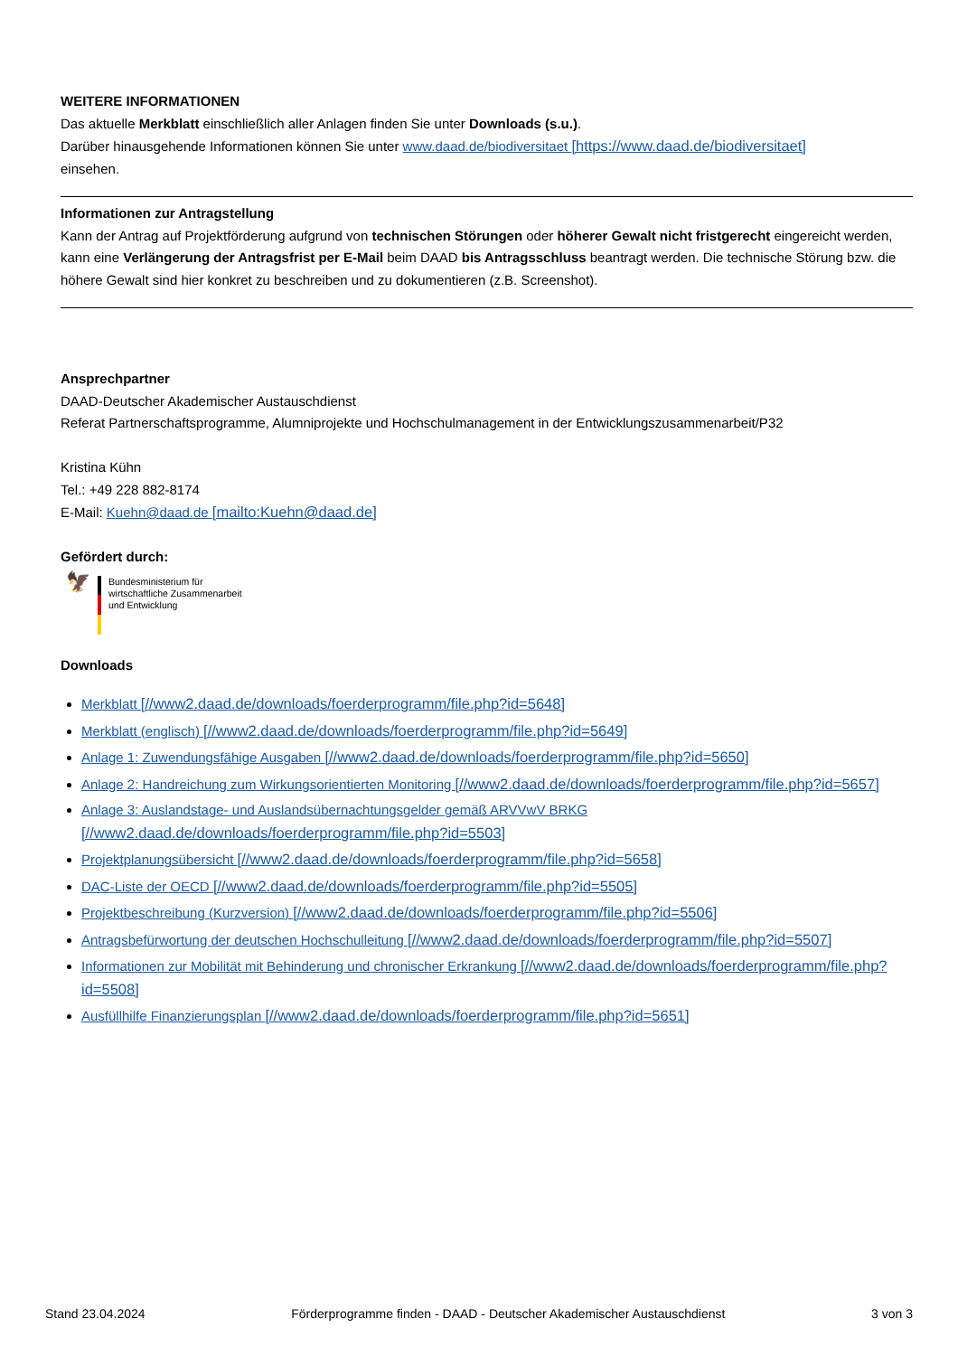WEITERE INFORMATIONEN
Das aktuelle Merkblatt einschließlich aller Anlagen finden Sie unter Downloads (s.u.).
Darüber hinausgehende Informationen können Sie unter www.daad.de/biodiversitaet [https://www.daad.de/biodiversitaet]
einsehen.
Informationen zur Antragstellung
Kann der Antrag auf Projektförderung aufgrund von technischen Störungen oder höherer Gewalt nicht fristgerecht eingereicht werden, kann eine Verlängerung der Antragsfrist per E-Mail beim DAAD bis Antragsschluss beantragt werden. Die technische Störung bzw. die höhere Gewalt sind hier konkret zu beschreiben und zu dokumentieren (z.B. Screenshot).
Ansprechpartner
DAAD-Deutscher Akademischer Austauschdienst
Referat Partnerschaftsprogramme, Alumniprojekte und Hochschulmanagement in der Entwicklungszusammenarbeit/P32
Kristina Kühn
Tel.: +49 228 882-8174
E-Mail: Kuehn@daad.de [mailto:Kuehn@daad.de]
Gefördert durch:
🦅
Bundesministerium für
wirtschaftliche Zusammenarbeit
und Entwicklung
Downloads
Merkblatt [//www2.daad.de/downloads/foerderprogramm/file.php?id=5648]
Merkblatt (englisch) [//www2.daad.de/downloads/foerderprogramm/file.php?id=5649]
Anlage 1: Zuwendungsfähige Ausgaben [//www2.daad.de/downloads/foerderprogramm/file.php?id=5650]
Anlage 2: Handreichung zum Wirkungsorientierten Monitoring [//www2.daad.de/downloads/foerderprogramm/file.php?id=5657]
Anlage 3: Auslandstage- und Auslandsübernachtungsgelder gemäß ARVVwV BRKG [//www2.daad.de/downloads/foerderprogramm/file.php?id=5503]
Projektplanungsübersicht [//www2.daad.de/downloads/foerderprogramm/file.php?id=5658]
DAC-Liste der OECD [//www2.daad.de/downloads/foerderprogramm/file.php?id=5505]
Projektbeschreibung (Kurzversion) [//www2.daad.de/downloads/foerderprogramm/file.php?id=5506]
Antragsbefürwortung der deutschen Hochschulleitung [//www2.daad.de/downloads/foerderprogramm/file.php?id=5507]
Informationen zur Mobilität mit Behinderung und chronischer Erkrankung [//www2.daad.de/downloads/foerderprogramm/file.php?id=5508]
Ausfüllhilfe Finanzierungsplan [//www2.daad.de/downloads/foerderprogramm/file.php?id=5651]
Stand 23.04.2024 Förderprogramme finden - DAAD - Deutscher Akademischer Austauschdienst 3 von 3